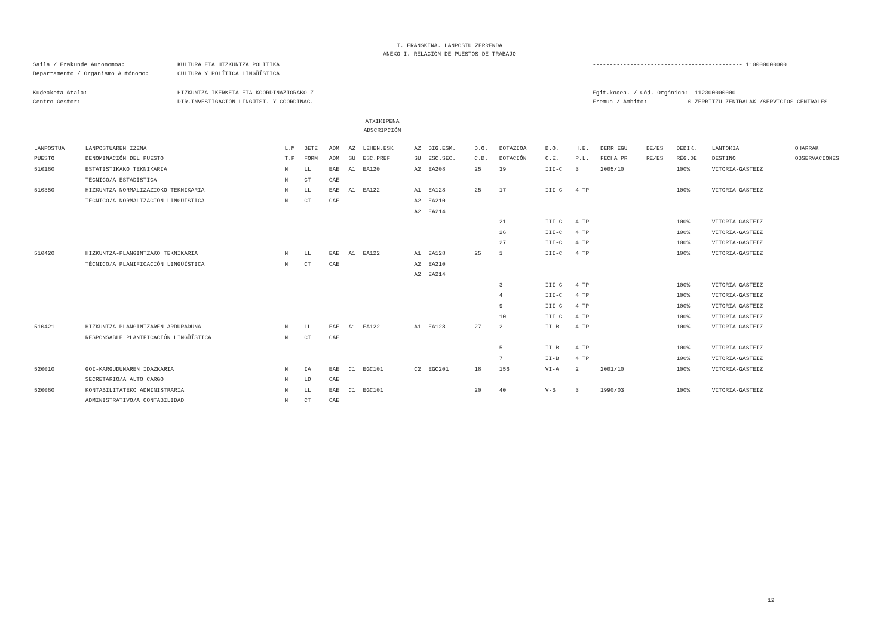I. ERANSKINA. LANPOSTU ZERRENDA
ANEXO I. RELACIÓN DE PUESTOS DE TRABAJO
Saila / Erakunde Autonomoa: KULTURA ETA HIZKUNTZA POLITIKA -------------------------------------------- 110000000000
Departamento / Organismo Autónomo: CULTURA Y POLÍTICA LINGÜÍSTICA
Kudeaketa Atala: HIZKUNTZA IKERKETA ETA KOORDINAZIORAKO Z Egit.kodea. / Cód. Orgánico: 112300000000
Centro Gestor: DIR.INVESTIGACIÓN LINGÜÍST. Y COORDINAC. Eremua / Ámbito: 0 ZERBITZU ZENTRALAK /SERVICIOS CENTRALES
ATXIKIPENA
ADSCRIPCIÓN
| LANPOSTUA | LANPOSTUAREN IZENA | L.M | BETE | ADM | AZ | LEHEN.ESK | AZ | BIG.ESK. | D.O. | DOTAZIOA | B.O. | H.E. | DERR EGU | BE/ES | DEDIK. | LANTOKIA | OHARRAK |
| --- | --- | --- | --- | --- | --- | --- | --- | --- | --- | --- | --- | --- | --- | --- | --- | --- | --- |
| PUESTO | DENOMINACIÓN DEL PUESTO | T.P | FORM | ADM | SU | ESC.PREF | SU | ESC.SEC. | C.D. | DOTACIÓN | C.E. | P.L. | FECHA PR | RE/ES | RÉG.DE | DESTINO | OBSERVACIONES |
| 510160 | ESTATISTIKAKO TEKNIKARIA | N | LL | EAE | A1 | EA120 | A2 | EA208 | 25 | 39 | III-C | 3 | 2005/10 | | 100% | VITORIA-GASTEIZ | |
| | TÉCNICO/A ESTADÍSTICA | N | CT | CAE | | | | | | | | | | | | | |
| 510350 | HIZKUNTZA-NORMALIZAZIOKO TEKNIKARIA | N | LL | EAE | A1 | EA122 | A1 | EA128 | 25 | 17 | III-C | 4 TP | | | 100% | VITORIA-GASTEIZ | |
| | TÉCNICO/A NORMALIZACIÓN LINGÜÍSTICA | N | CT | CAE | | | A2 | EA210 | | | | | | | | | |
| | | | | | | | A2 | EA214 | | | | | | | | | |
| | | | | | | | | | | 21 | III-C | 4 TP | | | 100% | VITORIA-GASTEIZ | |
| | | | | | | | | | | 26 | III-C | 4 TP | | | 100% | VITORIA-GASTEIZ | |
| | | | | | | | | | | 27 | III-C | 4 TP | | | 100% | VITORIA-GASTEIZ | |
| 510420 | HIZKUNTZA-PLANGINTZAKO TEKNIKARIA | N | LL | EAE | A1 | EA122 | A1 | EA128 | 25 | 1 | III-C | 4 TP | | | 100% | VITORIA-GASTEIZ | |
| | TÉCNICO/A PLANIFICACIÓN LINGÜÍSTICA | N | CT | CAE | | | A2 | EA210 | | | | | | | | | |
| | | | | | | | A2 | EA214 | | | | | | | | | |
| | | | | | | | | | | 3 | III-C | 4 TP | | | 100% | VITORIA-GASTEIZ | |
| | | | | | | | | | | 4 | III-C | 4 TP | | | 100% | VITORIA-GASTEIZ | |
| | | | | | | | | | | 9 | III-C | 4 TP | | | 100% | VITORIA-GASTEIZ | |
| | | | | | | | | | | 10 | III-C | 4 TP | | | 100% | VITORIA-GASTEIZ | |
| 510421 | HIZKUNTZA-PLANGINTZAREN ARDURADUNA | N | LL | EAE | A1 | EA122 | A1 | EA128 | 27 | 2 | II-B | 4 TP | | | 100% | VITORIA-GASTEIZ | |
| | RESPONSABLE PLANIFICACIÓN LINGÜÍSTICA | N | CT | CAE | | | | | | | | | | | | | |
| | | | | | | | | | | 5 | II-B | 4 TP | | | 100% | VITORIA-GASTEIZ | |
| | | | | | | | | | | 7 | II-B | 4 TP | | | 100% | VITORIA-GASTEIZ | |
| 520010 | GOI-KARGUDUNAREN IDAZKARIA | N | IA | EAE | C1 | EGC101 | C2 | EGC201 | 18 | 156 | VI-A | 2 | 2001/10 | | 100% | VITORIA-GASTEIZ | |
| | SECRETARIO/A ALTO CARGO | N | LD | CAE | | | | | | | | | | | | | |
| 520060 | KONTABILITATEKO ADMINISTRARIA | N | LL | EAE | C1 | EGC101 | | | 20 | 40 | V-B | 3 | 1990/03 | | 100% | VITORIA-GASTEIZ | |
| | ADMINISTRATIVO/A CONTABILIDAD | N | CT | CAE | | | | | | | | | | | | | |
12